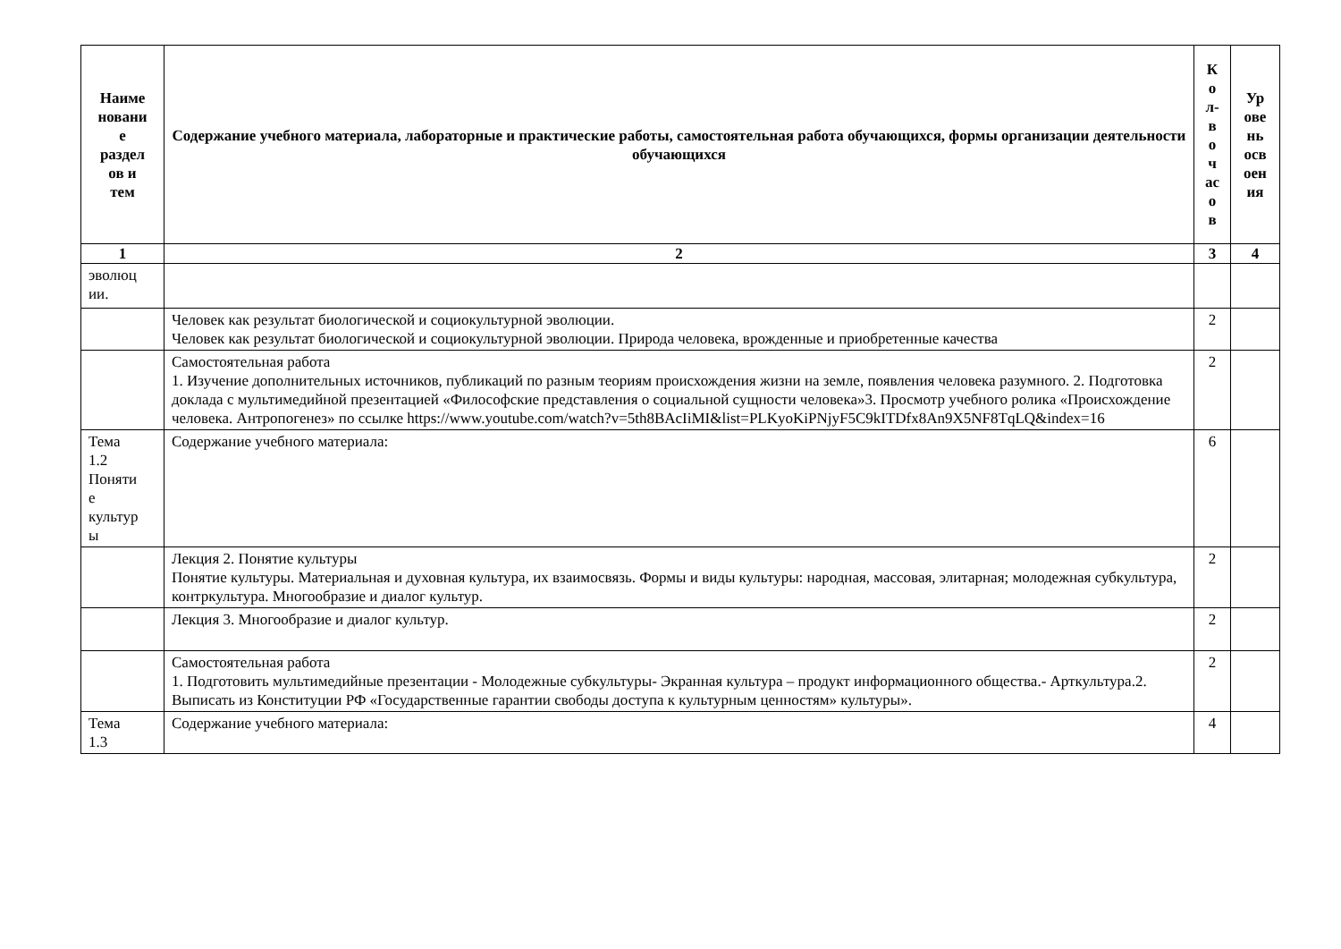| Наиме новани е раздел ов и тем | Содержание учебного материала, лабораторные и практические работы, самостоятельная работа обучающихся, формы организации деятельности обучающихся | К о л- в о ч ас о в | Ур ове нь осв оен ия |
| --- | --- | --- | --- |
| 1 | 2 | 3 | 4 |
| эволюц ии. | | | |
| | Человек как результат биологической и социокультурной эволюции. Человек как результат биологической и социокультурной эволюции. Природа человека, врожденные и приобретенные качества | 2 | |
| | Самостоятельная работа 1. Изучение дополнительных источников, публикаций по разным теориям происхождения жизни на земле, появления человека разумного. 2. Подготовка доклада с мультимедийной презентацией «Философские представления о социальной сущности человека»3. Просмотр учебного ролика «Происхождение человека. Антропогенез» по ссылке https://www.youtube.com/watch?v=5th8BAcIiMI&list=PLKyoKiPNjyF5C9kITDfx8An9X5NF8TqLQ&index=16 | 2 | |
| Тема 1.2 Поняти е культур ы | Содержание учебного материала: | 6 | |
| | Лекция 2. Понятие культуры Понятие культуры. Материальная и духовная культура, их взаимосвязь. Формы и виды культуры: народная, массовая, элитарная; молодежная субкультура, контркультура. Многообразие и диалог культур. | 2 | |
| | Лекция 3. Многообразие и диалог культур. | 2 | |
| | Самостоятельная работа 1. Подготовить мультимедийные презентации - Молодежные субкультуры- Экранная культура – продукт информационного общества.- Арткультура.2. Выписать из Конституции РФ «Государственные гарантии свободы доступа к культурным ценностям» культуры». | 2 | |
| Тема 1.3 | Содержание учебного материала: | 4 | |